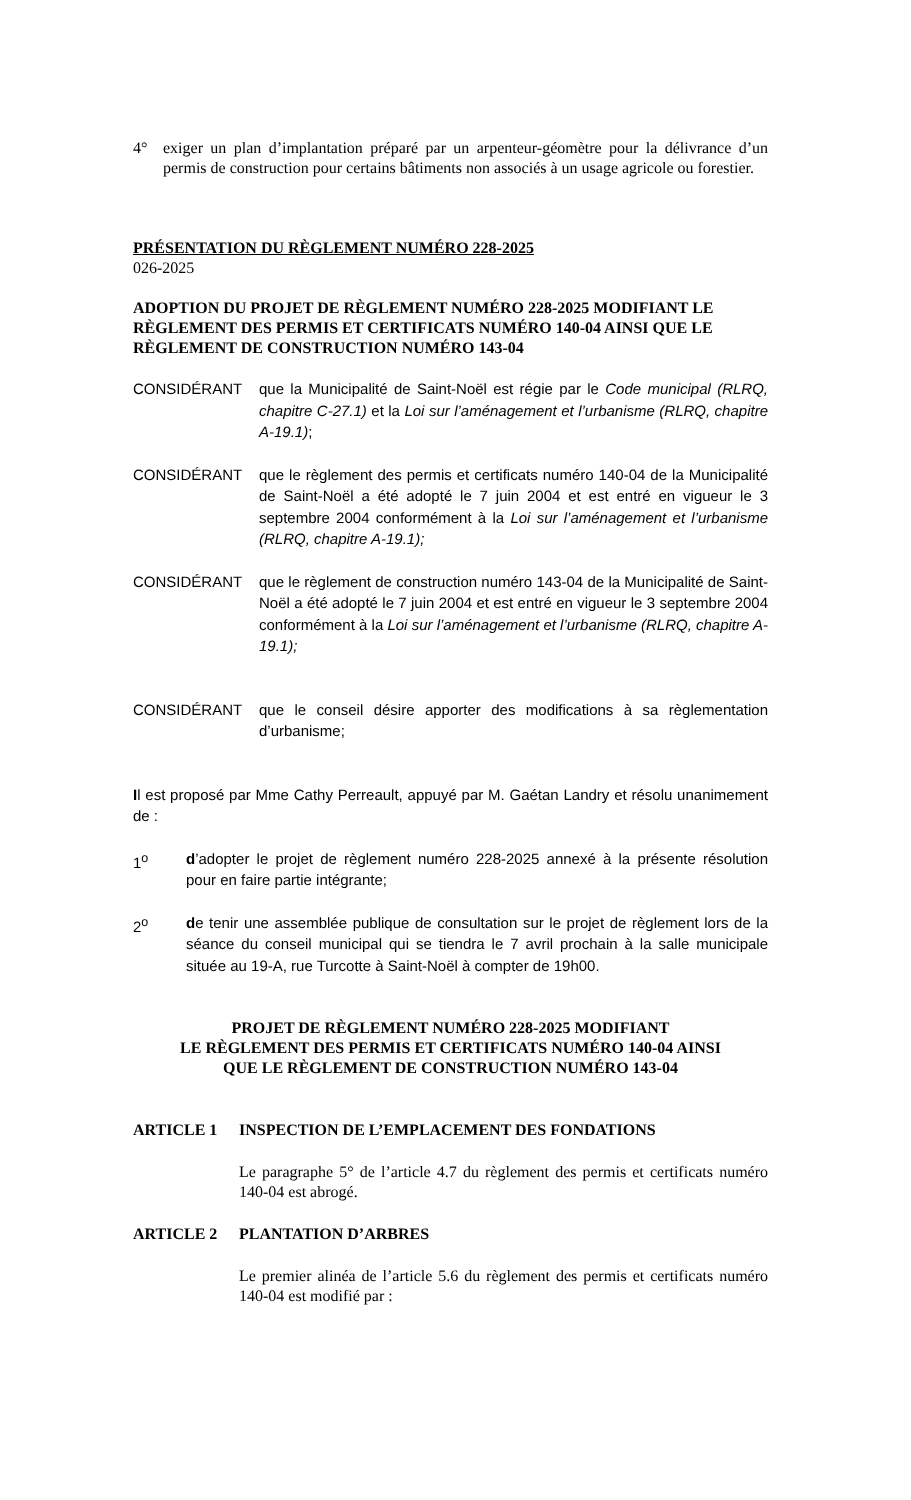4° exiger un plan d’implantation préparé par un arpenteur-géomètre pour la délivrance d’un permis de construction pour certains bâtiments non associés à un usage agricole ou forestier.
PRÉSENTATION DU RÈGLEMENT NUMÉRO 228-2025
026-2025
ADOPTION DU PROJET DE RÈGLEMENT NUMÉRO 228-2025 MODIFIANT LE RÈGLEMENT DES PERMIS ET CERTIFICATS NUMÉRO 140-04 AINSI QUE LE RÈGLEMENT DE CONSTRUCTION NUMÉRO 143-04
CONSIDÉRANT que la Municipalité de Saint-Noël est régie par le Code municipal (RLRQ, chapitre C-27.1) et la Loi sur l’aménagement et l’urbanisme (RLRQ, chapitre A-19.1);
CONSIDÉRANT que le règlement des permis et certificats numéro 140-04 de la Municipalité de Saint-Noël a été adopté le 7 juin 2004 et est entré en vigueur le 3 septembre 2004 conformément à la Loi sur l’aménagement et l’urbanisme (RLRQ, chapitre A-19.1);
CONSIDÉRANT que le règlement de construction numéro 143-04 de la Municipalité de Saint-Noël a été adopté le 7 juin 2004 et est entré en vigueur le 3 septembre 2004 conformément à la Loi sur l’aménagement et l’urbanisme (RLRQ, chapitre A-19.1);
CONSIDÉRANT que le conseil désire apporter des modifications à sa règlementation d’urbanisme;
Il est proposé par Mme Cathy Perreault, appuyé par M. Gaétan Landry et résolu unanimement de :
1<sup>o</sup> d’adopter le projet de règlement numéro 228-2025 annexé à la présente résolution pour en faire partie intégrante;
2<sup>o</sup> de tenir une assemblée publique de consultation sur le projet de règlement lors de la séance du conseil municipal qui se tiendra le 7 avril prochain à la salle municipale située au 19-A, rue Turcotte à Saint-Noël à compter de 19h00.
PROJET DE RÈGLEMENT NUMÉRO 228-2025 MODIFIANT
LE RÈGLEMENT DES PERMIS ET CERTIFICATS NUMÉRO 140-04 AINSI
QUE LE RÈGLEMENT DE CONSTRUCTION NUMÉRO 143-04
ARTICLE 1 INSPECTION DE L’EMPLACEMENT DES FONDATIONS
Le paragraphe 5° de l’article 4.7 du règlement des permis et certificats numéro 140-04 est abrogé.
ARTICLE 2 PLANTATION D’ARBRES
Le premier alinéa de l’article 5.6 du règlement des permis et certificats numéro 140-04 est modifié par :